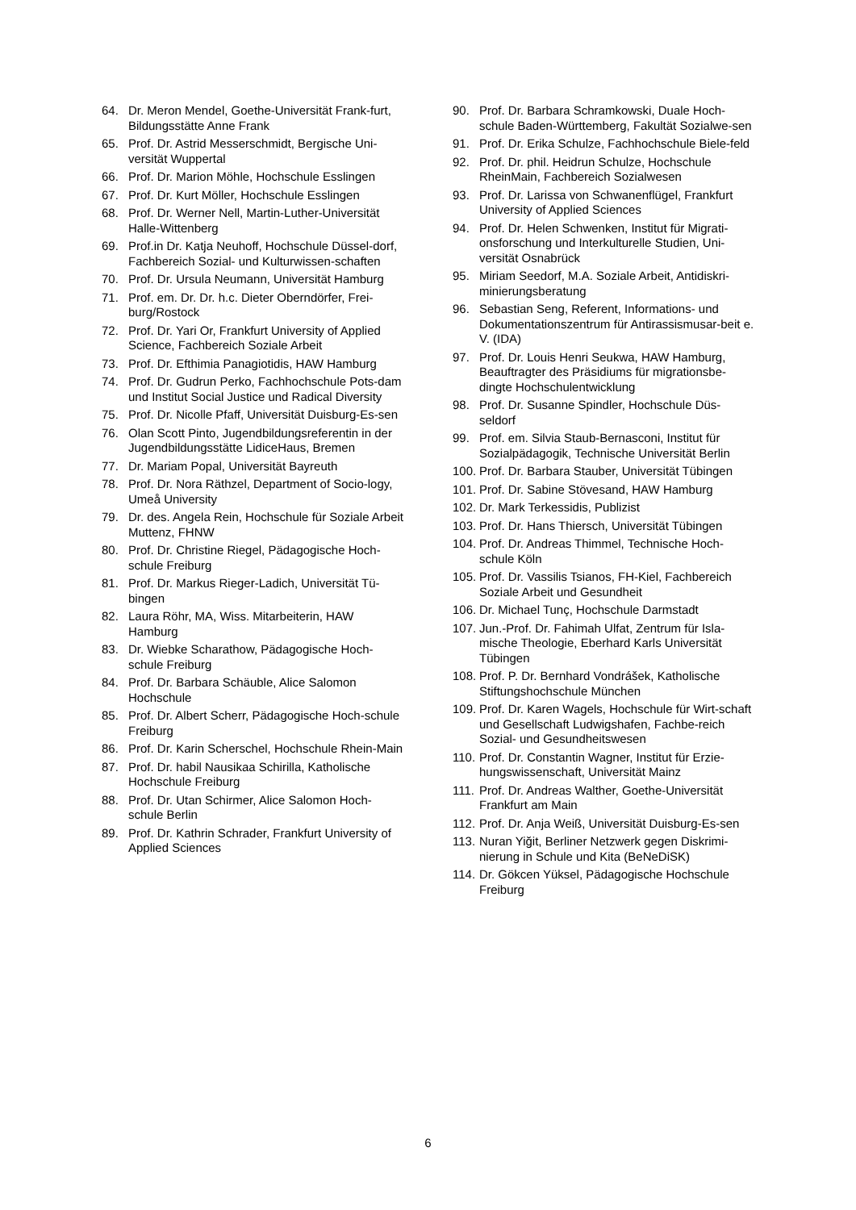64. Dr. Meron Mendel, Goethe-Universität Frank-furt, Bildungsstätte Anne Frank
65. Prof. Dr. Astrid Messerschmidt, Bergische Uni-versität Wuppertal
66. Prof. Dr. Marion Möhle, Hochschule Esslingen
67. Prof. Dr. Kurt Möller, Hochschule Esslingen
68. Prof. Dr. Werner Nell, Martin-Luther-Universität Halle-Wittenberg
69. Prof.in Dr. Katja Neuhoff, Hochschule Düssel-dorf, Fachbereich Sozial- und Kulturwissen-schaften
70. Prof. Dr. Ursula Neumann, Universität Hamburg
71. Prof. em. Dr. Dr. h.c. Dieter Oberndörfer, Frei-burg/Rostock
72. Prof. Dr. Yari Or, Frankfurt University of Applied Science, Fachbereich Soziale Arbeit
73. Prof. Dr. Efthimia Panagiotidis, HAW Hamburg
74. Prof. Dr. Gudrun Perko, Fachhochschule Pots-dam und Institut Social Justice und Radical Diversity
75. Prof. Dr. Nicolle Pfaff, Universität Duisburg-Es-sen
76. Olan Scott Pinto, Jugendbildungsreferentin in der Jugendbildungsstätte LidiceHaus, Bremen
77. Dr. Mariam Popal, Universität Bayreuth
78. Prof. Dr. Nora Räthzel, Department of Socio-logy, Umeå University
79. Dr. des. Angela Rein, Hochschule für Soziale Arbeit Muttenz, FHNW
80. Prof. Dr. Christine Riegel, Pädagogische Hoch-schule Freiburg
81. Prof. Dr. Markus Rieger-Ladich, Universität Tü-bingen
82. Laura Röhr, MA, Wiss. Mitarbeiterin, HAW Hamburg
83. Dr. Wiebke Scharathow, Pädagogische Hoch-schule Freiburg
84. Prof. Dr. Barbara Schäuble, Alice Salomon Hochschule
85. Prof. Dr. Albert Scherr, Pädagogische Hoch-schule Freiburg
86. Prof. Dr. Karin Scherschel, Hochschule Rhein-Main
87. Prof. Dr. habil Nausikaa Schirilla, Katholische Hochschule Freiburg
88. Prof. Dr. Utan Schirmer, Alice Salomon Hoch-schule Berlin
89. Prof. Dr. Kathrin Schrader, Frankfurt University of Applied Sciences
90. Prof. Dr. Barbara Schramkowski, Duale Hoch-schule Baden-Württemberg, Fakultät Sozialwe-sen
91. Prof. Dr. Erika Schulze, Fachhochschule Biele-feld
92. Prof. Dr. phil. Heidrun Schulze, Hochschule RheinMain, Fachbereich Sozialwesen
93. Prof. Dr. Larissa von Schwanenflügel, Frankfurt University of Applied Sciences
94. Prof. Dr. Helen Schwenken, Institut für Migrati-onsforschung und Interkulturelle Studien, Uni-versität Osnabrück
95. Miriam Seedorf, M.A. Soziale Arbeit, Antidiskri-minierungsberatung
96. Sebastian Seng, Referent, Informations- und Dokumentationszentrum für Antirassismusar-beit e. V. (IDA)
97. Prof. Dr. Louis Henri Seukwa, HAW Hamburg, Beauftragter des Präsidiums für migrationsbe-dingte Hochschulentwicklung
98. Prof. Dr. Susanne Spindler, Hochschule Düs-seldorf
99. Prof. em. Silvia Staub-Bernasconi, Institut für Sozialpädagogik, Technische Universität Berlin
100. Prof. Dr. Barbara Stauber, Universität Tübingen
101. Prof. Dr. Sabine Stövesand, HAW Hamburg
102. Dr. Mark Terkessidis, Publizist
103. Prof. Dr. Hans Thiersch, Universität Tübingen
104. Prof. Dr. Andreas Thimmel, Technische Hoch-schule Köln
105. Prof. Dr. Vassilis Tsianos, FH-Kiel, Fachbereich Soziale Arbeit und Gesundheit
106. Dr. Michael Tunç, Hochschule Darmstadt
107. Jun.-Prof. Dr. Fahimah Ulfat, Zentrum für Isla-mische Theologie, Eberhard Karls Universität Tübingen
108. Prof. P. Dr. Bernhard Vondrášek, Katholische Stiftungshochschule München
109. Prof. Dr. Karen Wagels, Hochschule für Wirt-schaft und Gesellschaft Ludwigshafen, Fachbe-reich Sozial- und Gesundheitswesen
110. Prof. Dr. Constantin Wagner, Institut für Erzie-hungswissenschaft, Universität Mainz
111. Prof. Dr. Andreas Walther, Goethe-Universität Frankfurt am Main
112. Prof. Dr. Anja Weiß, Universität Duisburg-Es-sen
113. Nuran Yiğit, Berliner Netzwerk gegen Diskrimi-nierung in Schule und Kita (BeNeDiSK)
114. Dr. Gökcen Yüksel, Pädagogische Hochschule Freiburg
6